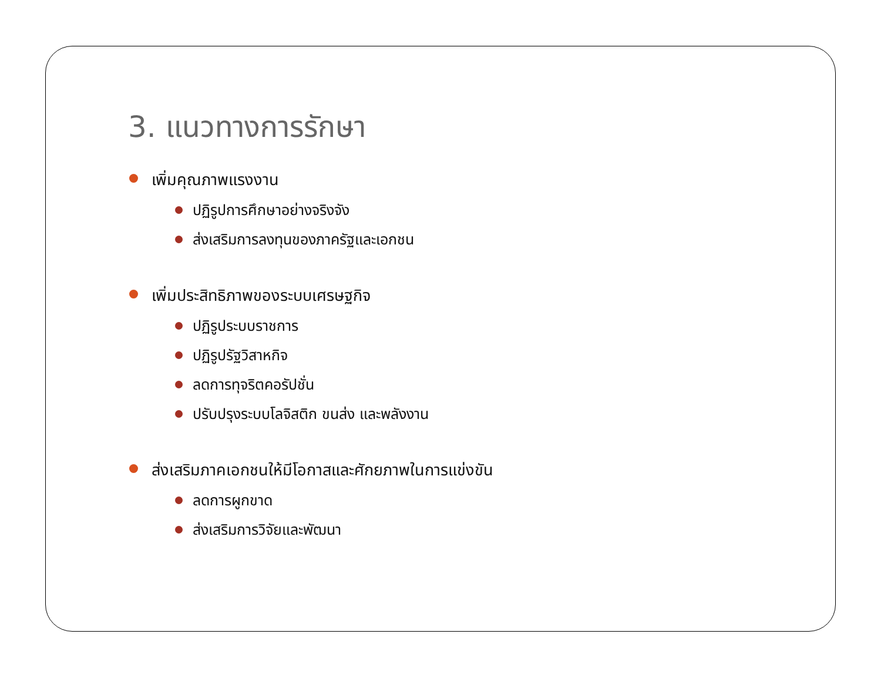3. แนวทางการรักษา
เพิ่มคุณภาพแรงงาน
ปฏิรูปการศึกษาอย่างจริงจัง
ส่งเสริมการลงทุนของภาครัฐและเอกชน
เพิ่มประสิทธิภาพของระบบเศรษฐกิจ
ปฏิรูประบบราชการ
ปฏิรูปรัฐวิสาหกิจ
ลดการทุจริตคอรัปชั่น
ปรับปรุงระบบโลจิสติก ขนส่ง และพลังงาน
ส่งเสริมภาคเอกชนให้มีโอกาสและศักยภาพในการแข่งขัน
ลดการผูกขาด
ส่งเสริมการวิจัยและพัฒนา